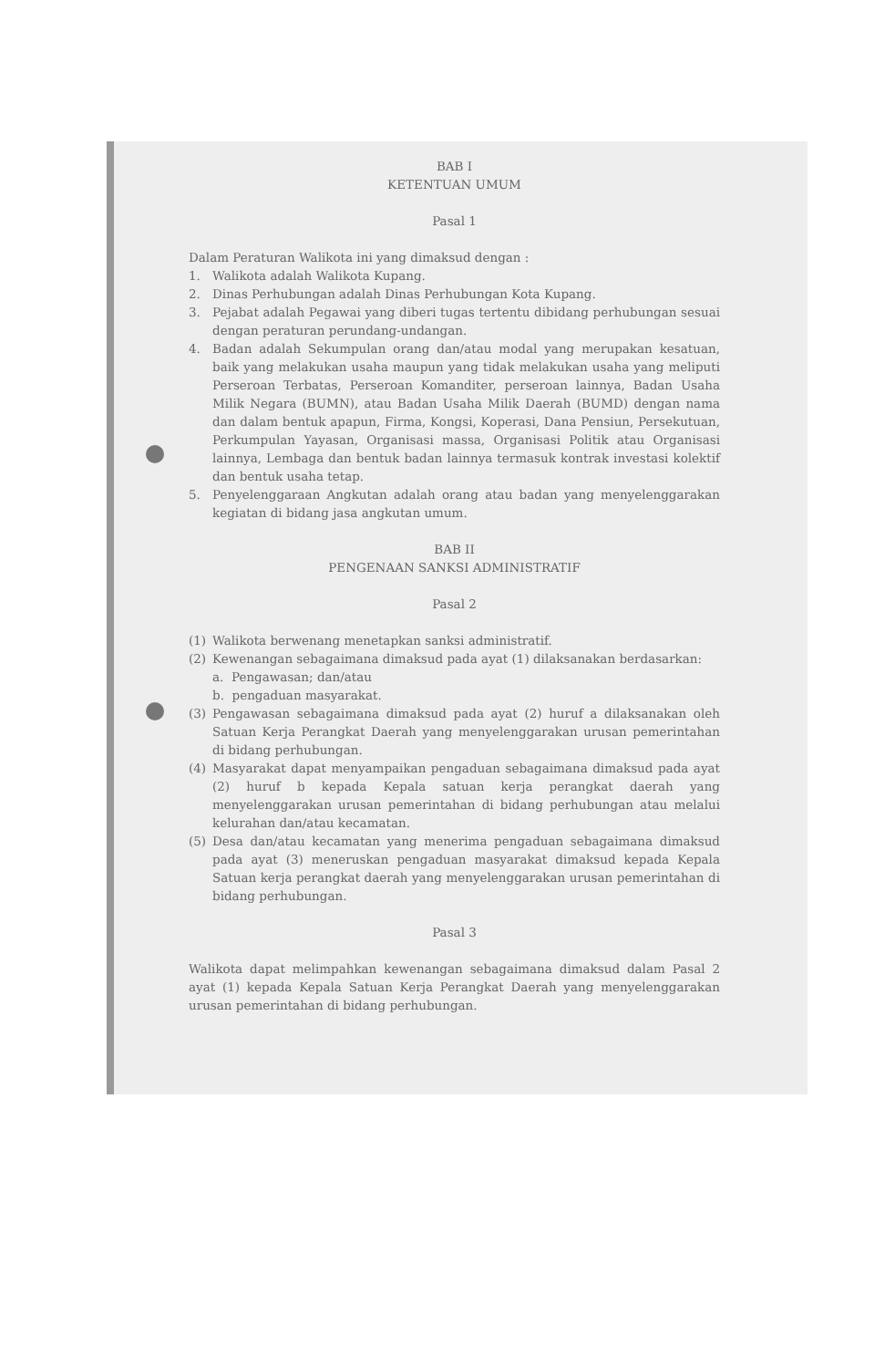BAB I
KETENTUAN UMUM
Pasal 1
Dalam Peraturan Walikota ini yang dimaksud dengan :
1. Walikota adalah Walikota Kupang.
2. Dinas Perhubungan adalah Dinas Perhubungan Kota Kupang.
3. Pejabat adalah Pegawai yang diberi tugas tertentu dibidang perhubungan sesuai dengan peraturan perundang-undangan.
4. Badan adalah Sekumpulan orang dan/atau modal yang merupakan kesatuan, baik yang melakukan usaha maupun yang tidak melakukan usaha yang meliputi Perseroan Terbatas, Perseroan Komanditer, perseroan lainnya, Badan Usaha Milik Negara (BUMN), atau Badan Usaha Milik Daerah (BUMD) dengan nama dan dalam bentuk apapun, Firma, Kongsi, Koperasi, Dana Pensiun, Persekutuan, Perkumpulan Yayasan, Organisasi massa, Organisasi Politik atau Organisasi lainnya, Lembaga dan bentuk badan lainnya termasuk kontrak investasi kolektif dan bentuk usaha tetap.
5. Penyelenggaraan Angkutan adalah orang atau badan yang menyelenggarakan kegiatan di bidang jasa angkutan umum.
BAB II
PENGENAAN SANKSI ADMINISTRATIF
Pasal 2
(1) Walikota berwenang menetapkan sanksi administratif.
(2) Kewenangan sebagaimana dimaksud pada ayat (1) dilaksanakan berdasarkan:
a. Pengawasan; dan/atau
b. pengaduan masyarakat.
(3) Pengawasan sebagaimana dimaksud pada ayat (2) huruf a dilaksanakan oleh Satuan Kerja Perangkat Daerah yang menyelenggarakan urusan pemerintahan di bidang perhubungan.
(4) Masyarakat dapat menyampaikan pengaduan sebagaimana dimaksud pada ayat (2) huruf b kepada Kepala satuan kerja perangkat daerah yang menyelenggarakan urusan pemerintahan di bidang perhubungan atau melalui kelurahan dan/atau kecamatan.
(5) Desa dan/atau kecamatan yang menerima pengaduan sebagaimana dimaksud pada ayat (3) meneruskan pengaduan masyarakat dimaksud kepada Kepala Satuan kerja perangkat daerah yang menyelenggarakan urusan pemerintahan di bidang perhubungan.
Pasal 3
Walikota dapat melimpahkan kewenangan sebagaimana dimaksud dalam Pasal 2 ayat (1) kepada Kepala Satuan Kerja Perangkat Daerah yang menyelenggarakan urusan pemerintahan di bidang perhubungan.